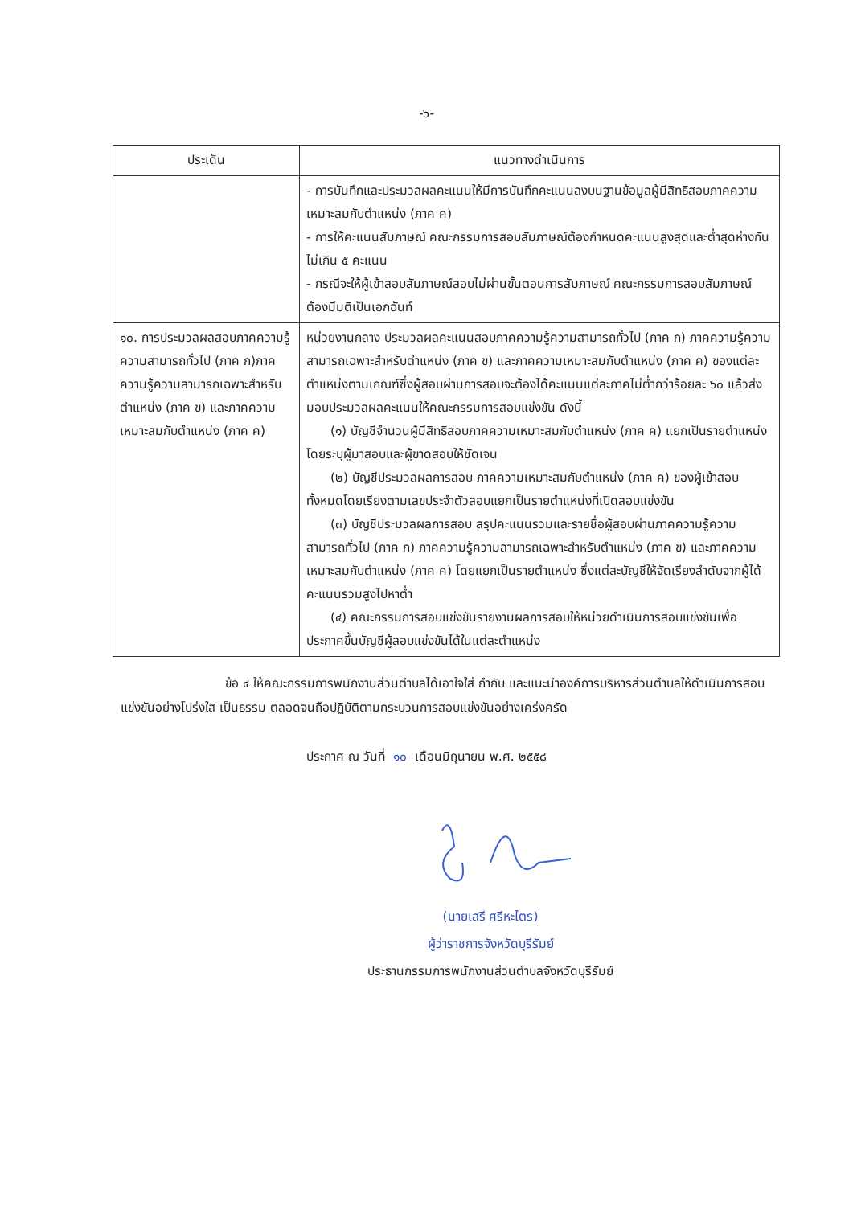-๖-
| ประเด็น | แนวทางดำเนินการ |
| --- | --- |
| | - การบันทึกและประมวลผลคะแนนให้มีการบันทึกคะแนนลงบนฐานข้อมูลผู้มีสิทธิสอบภาคความเหมาะสมกับตำแหน่ง (ภาค ค) - การให้คะแนนสัมภาษณ์ คณะกรรมการสอบสัมภาษณ์ต้องกำหนดคะแนนสูงสุดและต่ำสุดห่างกันไม่เกิน ๕ คะแนน - กรณีจะให้ผู้เข้าสอบสัมภาษณ์สอบไม่ผ่านขั้นตอนการสัมภาษณ์ คณะกรรมการสอบสัมภาษณ์ต้องมีมติเป็นเอกฉันท์ |
| ๑๐. การประมวลผลสอบภาคความรู้ความสามารถทั่วไป (ภาค ก)ภาคความรู้ความสามารถเฉพาะสำหรับตำแหน่ง (ภาค ข) และภาคความเหมาะสมกับตำแหน่ง (ภาค ค) | หน่วยงานกลาง ประมวลผลคะแนนสอบภาคความรู้ความสามารถทั่วไป (ภาค ก) ภาคความรู้ความสามารถเฉพาะสำหรับตำแหน่ง (ภาค ข) และภาคความเหมาะสมกับตำแหน่ง (ภาค ค) ของแต่ละตำแหน่งตามเกณฑ์ซึ่งผู้สอบผ่านการสอบจะต้องได้คะแนนแต่ละภาคไม่ต่ำกว่าร้อยละ ๖๐ แล้วส่งมอบประมวลผลคะแนนให้คณะกรรมการสอบแข่งขัน ดังนี้ (๑) บัญชีจำนวนผู้มีสิทธิสอบภาคความเหมาะสมกับตำแหน่ง (ภาค ค) แยกเป็นรายตำแหน่ง โดยระบุผู้มาสอบและผู้ขาดสอบให้ชัดเจน (๒) บัญชีประมวลผลการสอบ ภาคความเหมาะสมกับตำแหน่ง (ภาค ค) ของผู้เข้าสอบทั้งหมดโดยเรียงตามเลขประจำตัวสอบแยกเป็นรายตำแหน่งที่เปิดสอบแข่งขัน (๓) บัญชีประมวลผลการสอบ สรุปคะแนนรวมและรายชื่อผู้สอบผ่านภาคความรู้ความสามารถทั่วไป (ภาค ก) ภาคความรู้ความสามารถเฉพาะสำหรับตำแหน่ง (ภาค ข) และภาคความเหมาะสมกับตำแหน่ง (ภาค ค) โดยแยกเป็นรายตำแหน่ง ซึ่งแต่ละบัญชีให้จัดเรียงลำดับจากผู้ได้คะแนนรวมสูงไปหาต่ำ (๔) คณะกรรมการสอบแข่งขันรายงานผลการสอบให้หน่วยดำเนินการสอบแข่งขันเพื่อประกาศขึ้นบัญชีผู้สอบแข่งขันได้ในแต่ละตำแหน่ง |
ข้อ ๔ ให้คณะกรรมการพนักงานส่วนตำบลได้เอาใจใส่ กำกับ และแนะนำองค์การบริหารส่วนตำบลให้ดำเนินการสอบแข่งขันอย่างโปร่งใส เป็นธรรม ตลอดจนถือปฏิบัติตามกระบวนการสอบแข่งขันอย่างเคร่งครัด
ประกาศ ณ วันที่ ๑๐ เดือนมิถุนายน พ.ศ. ๒๕๕๘
(นายเสรี ศรีหะไตร)
ผู้ว่าราชการจังหวัดบุรีรัมย์
ประธานกรรมการพนักงานส่วนตำบลจังหวัดบุรีรัมย์